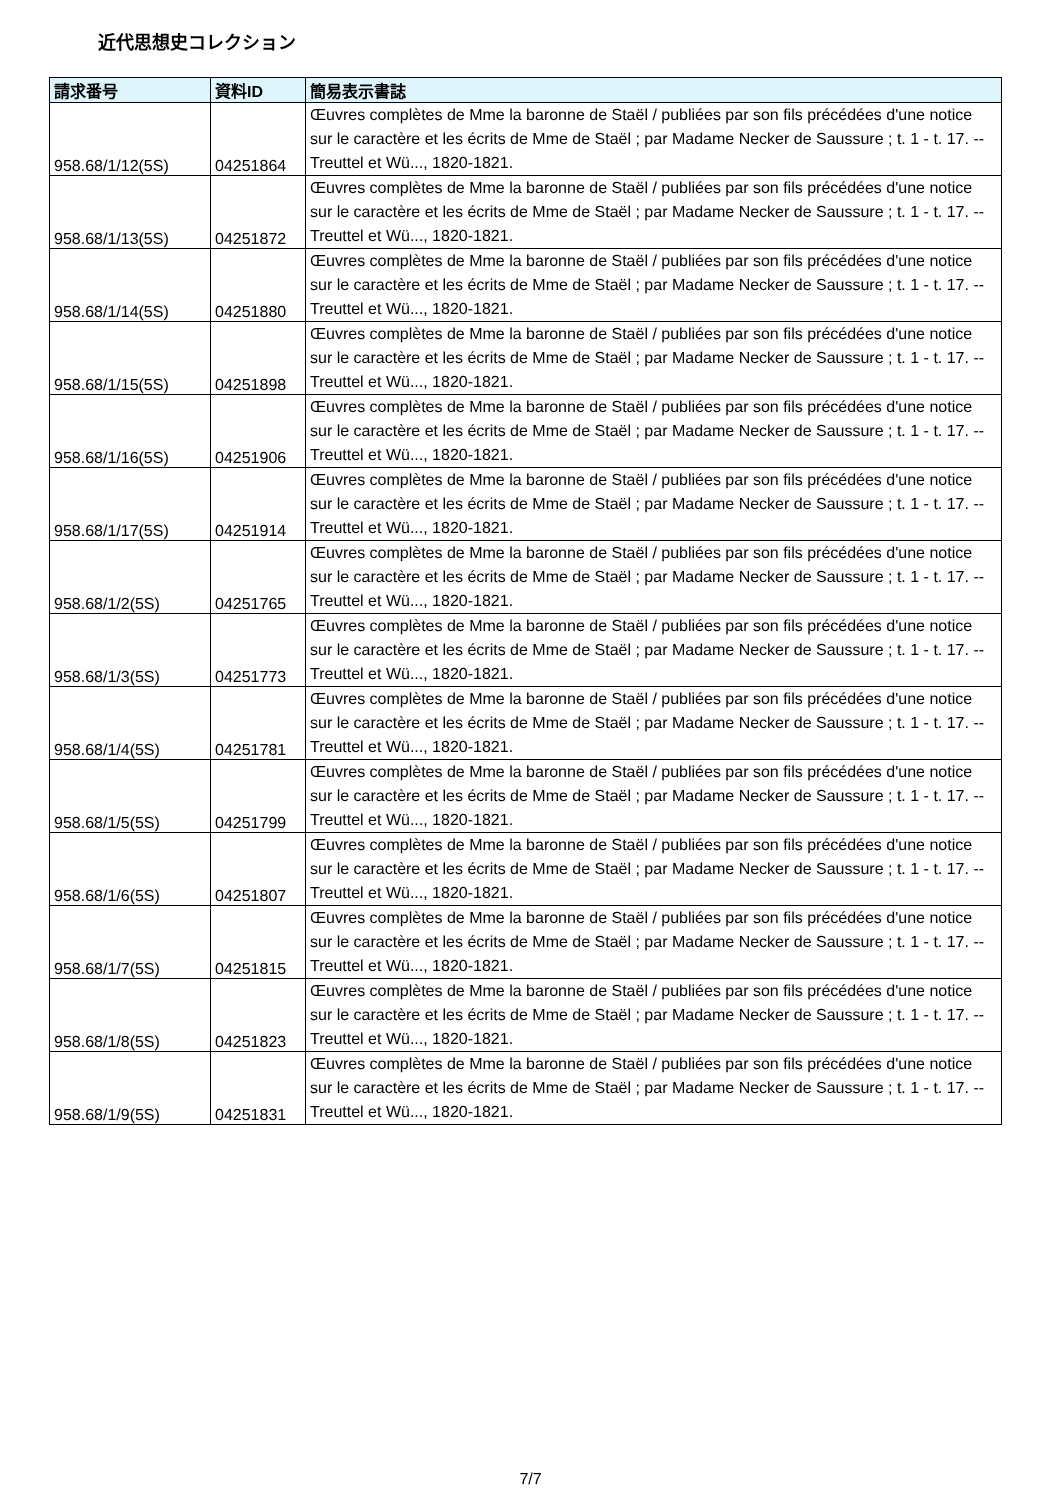近代思想史コレクション
| 請求番号 | 資料ID | 簡易表示書誌 |
| --- | --- | --- |
| 958.68/1/12(5S) | 04251864 | Œuvres complètes de Mme la baronne de Staël / publiées par son fils précédées d'une notice sur le caractère et les écrits de Mme de Staël ; par Madame Necker de Saussure ; t. 1 - t. 17. -- Treuttel et Wü..., 1820-1821. |
| 958.68/1/13(5S) | 04251872 | Œuvres complètes de Mme la baronne de Staël / publiées par son fils précédées d'une notice sur le caractère et les écrits de Mme de Staël ; par Madame Necker de Saussure ; t. 1 - t. 17. -- Treuttel et Wü..., 1820-1821. |
| 958.68/1/14(5S) | 04251880 | Œuvres complètes de Mme la baronne de Staël / publiées par son fils précédées d'une notice sur le caractère et les écrits de Mme de Staël ; par Madame Necker de Saussure ; t. 1 - t. 17. -- Treuttel et Wü..., 1820-1821. |
| 958.68/1/15(5S) | 04251898 | Œuvres complètes de Mme la baronne de Staël / publiées par son fils précédées d'une notice sur le caractère et les écrits de Mme de Staël ; par Madame Necker de Saussure ; t. 1 - t. 17. -- Treuttel et Wü..., 1820-1821. |
| 958.68/1/16(5S) | 04251906 | Œuvres complètes de Mme la baronne de Staël / publiées par son fils précédées d'une notice sur le caractère et les écrits de Mme de Staël ; par Madame Necker de Saussure ; t. 1 - t. 17. -- Treuttel et Wü..., 1820-1821. |
| 958.68/1/17(5S) | 04251914 | Œuvres complètes de Mme la baronne de Staël / publiées par son fils précédées d'une notice sur le caractère et les écrits de Mme de Staël ; par Madame Necker de Saussure ; t. 1 - t. 17. -- Treuttel et Wü..., 1820-1821. |
| 958.68/1/2(5S) | 04251765 | Œuvres complètes de Mme la baronne de Staël / publiées par son fils précédées d'une notice sur le caractère et les écrits de Mme de Staël ; par Madame Necker de Saussure ; t. 1 - t. 17. -- Treuttel et Wü..., 1820-1821. |
| 958.68/1/3(5S) | 04251773 | Œuvres complètes de Mme la baronne de Staël / publiées par son fils précédées d'une notice sur le caractère et les écrits de Mme de Staël ; par Madame Necker de Saussure ; t. 1 - t. 17. -- Treuttel et Wü..., 1820-1821. |
| 958.68/1/4(5S) | 04251781 | Œuvres complètes de Mme la baronne de Staël / publiées par son fils précédées d'une notice sur le caractère et les écrits de Mme de Staël ; par Madame Necker de Saussure ; t. 1 - t. 17. -- Treuttel et Wü..., 1820-1821. |
| 958.68/1/5(5S) | 04251799 | Œuvres complètes de Mme la baronne de Staël / publiées par son fils précédées d'une notice sur le caractère et les écrits de Mme de Staël ; par Madame Necker de Saussure ; t. 1 - t. 17. -- Treuttel et Wü..., 1820-1821. |
| 958.68/1/6(5S) | 04251807 | Œuvres complètes de Mme la baronne de Staël / publiées par son fils précédées d'une notice sur le caractère et les écrits de Mme de Staël ; par Madame Necker de Saussure ; t. 1 - t. 17. -- Treuttel et Wü..., 1820-1821. |
| 958.68/1/7(5S) | 04251815 | Œuvres complètes de Mme la baronne de Staël / publiées par son fils précédées d'une notice sur le caractère et les écrits de Mme de Staël ; par Madame Necker de Saussure ; t. 1 - t. 17. -- Treuttel et Wü..., 1820-1821. |
| 958.68/1/8(5S) | 04251823 | Œuvres complètes de Mme la baronne de Staël / publiées par son fils précédées d'une notice sur le caractère et les écrits de Mme de Staël ; par Madame Necker de Saussure ; t. 1 - t. 17. -- Treuttel et Wü..., 1820-1821. |
| 958.68/1/9(5S) | 04251831 | Œuvres complètes de Mme la baronne de Staël / publiées par son fils précédées d'une notice sur le caractère et les écrits de Mme de Staël ; par Madame Necker de Saussure ; t. 1 - t. 17. -- Treuttel et Wü..., 1820-1821. |
7/7